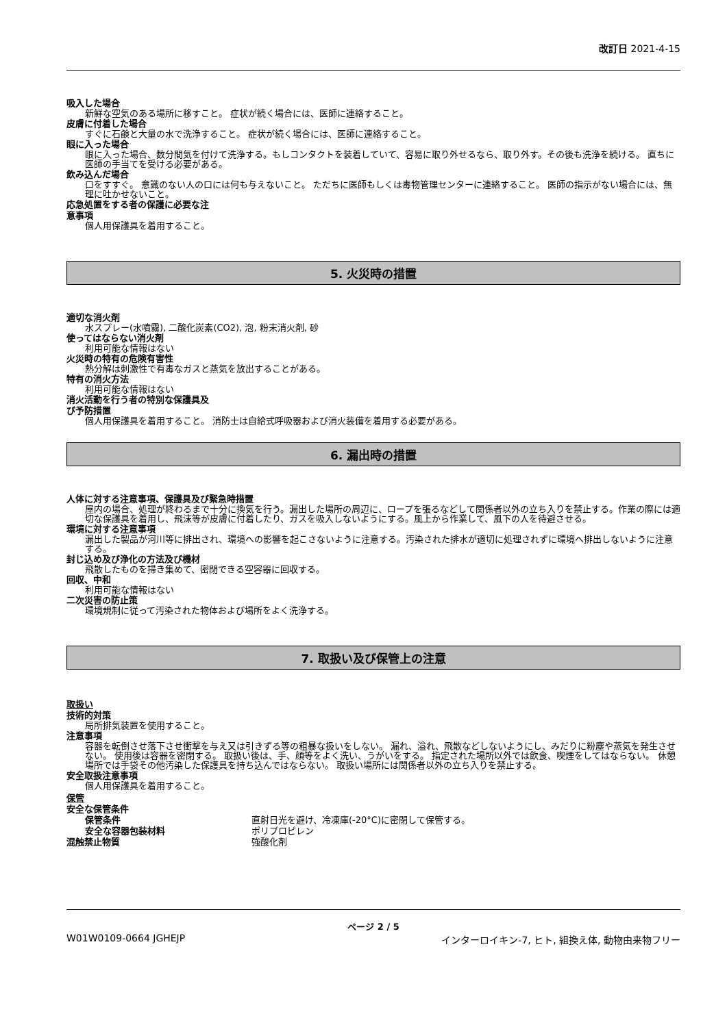改訂日 2021-4-15
吸入した場合
新鮮な空気のある場所に移すこと。 症状が続く場合には、医師に連絡すること。
皮膚に付着した場合
すぐに石鹸と大量の水で洗浄すること。 症状が続く場合には、医師に連絡すること。
眼に入った場合
眼に入った場合、数分間気を付けて洗浄する。もしコンタクトを装着していて、容易に取り外せるなら、取り外す。その後も洗浄を続ける。 直ちに医師の手当てを受ける必要がある。
飲み込んだ場合
口をすすぐ。 意識のない人の口には何も与えないこと。 ただちに医師もしくは毒物管理センターに連絡すること。 医師の指示がない場合には、無理に吐かせないこと。
応急処置をする者の保護に必要な注
意事項
個人用保護具を着用すること。
5. 火災時の措置
適切な消火剤
水スプレー(水噴霧), 二酸化炭素(CO2), 泡, 粉末消火剤, 砂
使ってはならない消火剤
利用可能な情報はない
火災時の特有の危険有害性
熱分解は刺激性で有毒なガスと蒸気を放出することがある。
特有の消火方法
利用可能な情報はない
消火活動を行う者の特別な保護具及
び予防措置
個人用保護具を着用すること。 消防士は自給式呼吸器および消火装備を着用する必要がある。
6. 漏出時の措置
人体に対する注意事項、保護具及び緊急時措置
屋内の場合、処理が終わるまで十分に換気を行う。漏出した場所の周辺に、ロープを張るなどして関係者以外の立ち入りを禁止する。作業の際には適切な保護具を着用し、飛沫等が皮膚に付着したり、ガスを吸入しないようにする。風上から作業して、風下の人を待避させる。
環境に対する注意事項
漏出した製品が河川等に排出され、環境への影響を起こさないように注意する。汚染された排水が適切に処理されずに環境へ排出しないように注意する。
封じ込め及び浄化の方法及び機材
飛散したものを掃き集めて、密閉できる空容器に回収する。
回収、中和
利用可能な情報はない
二次災害の防止策
環境規制に従って汚染された物体および場所をよく洗浄する。
7. 取扱い及び保管上の注意
取扱い
技術的対策
局所排気装置を使用すること。
注意事項
容器を転倒させ落下させ衝撃を与え又は引きずる等の粗暴な扱いをしない。 漏れ、溢れ、飛散などしないようにし、みだりに粉塵や蒸気を発生させない。 使用後は容器を密閉する。 取扱い後は、手、顔等をよく洗い、うがいをする。 指定された場所以外では飲食、喫煙をしてはならない。 休憩場所では手袋その他汚染した保護具を持ち込んではならない。 取扱い場所には関係者以外の立ち入りを禁止する。
安全取扱注意事項
個人用保護具を着用すること。
保管
安全な保管条件
保管条件 直射日光を避け、冷凍庫(-20°C)に密閉して保管する。
安全な容器包装材料 ポリプロピレン
混触禁止物質 強酸化剤
ページ 2 / 5
W01W0109-0664 JGHEJP インターロイキン-7, ヒト, 組換え体, 動物由来物フリー